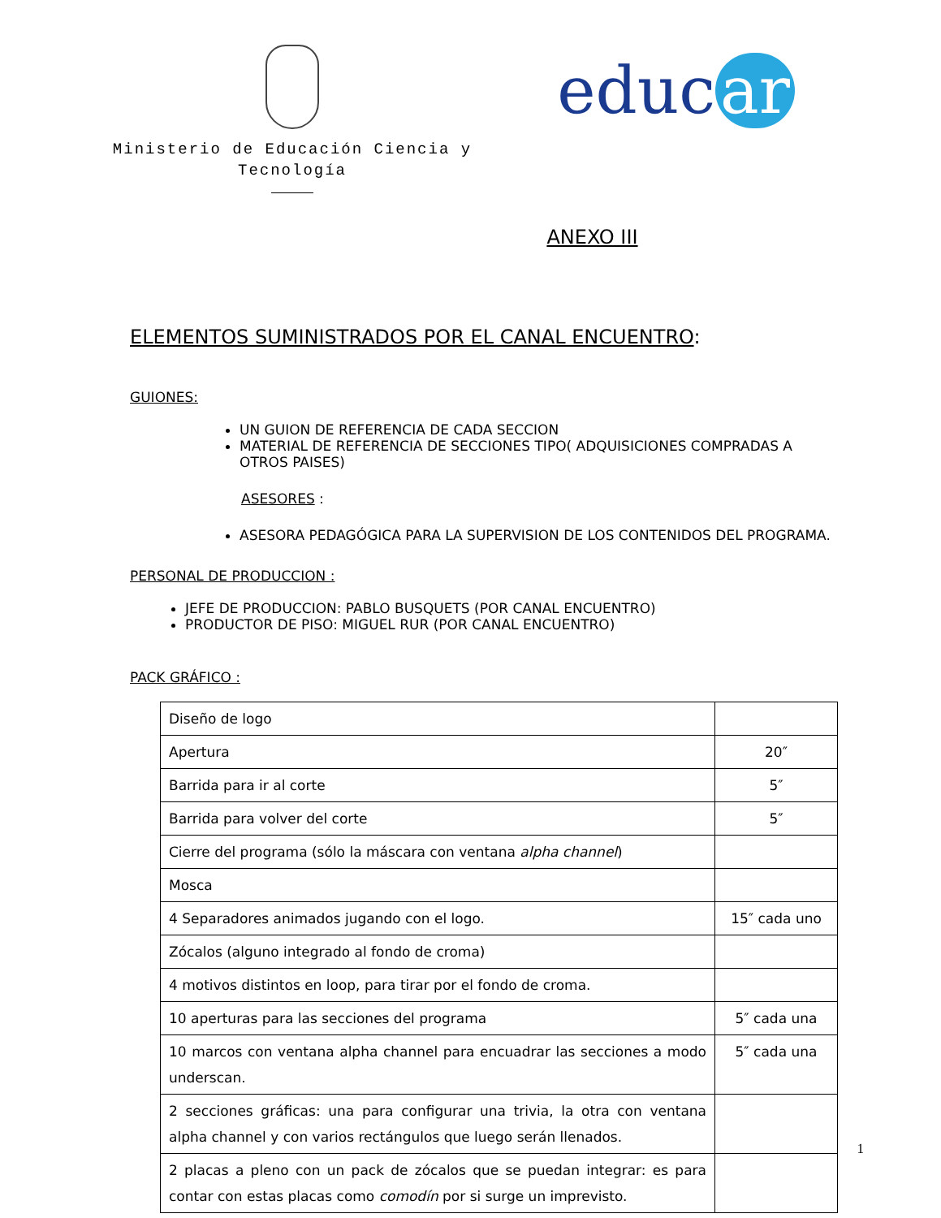Ministerio de Educación Ciencia y
Tecnología
educ ar
ANEXO III
ELEMENTOS SUMINISTRADOS POR EL CANAL ENCUENTRO:
GUIONES:
UN GUION DE REFERENCIA DE CADA SECCION
MATERIAL DE REFERENCIA DE SECCIONES TIPO( ADQUISICIONES COMPRADAS A OTROS PAISES)
ASESORES :
ASESORA PEDAGÓGICA PARA LA SUPERVISION DE LOS CONTENIDOS DEL PROGRAMA.
PERSONAL DE PRODUCCION :
JEFE DE PRODUCCION: PABLO BUSQUETS (POR CANAL ENCUENTRO)
PRODUCTOR DE PISO: MIGUEL RUR (POR CANAL ENCUENTRO)
PACK GRÁFICO :
| Diseño de logo | |
| Apertura | 20″ |
| Barrida para ir al corte | 5″ |
| Barrida para volver del corte | 5″ |
| Cierre del programa (sólo la máscara con ventana alpha channel ) | |
| Mosca | |
| 4 Separadores animados jugando con el logo. | 15″ cada uno |
| Zócalos (alguno integrado al fondo de croma) | |
| 4 motivos distintos en loop, para tirar por el fondo de croma. | |
| 10 aperturas para las secciones del programa | 5″ cada una |
| 10 marcos con ventana alpha channel para encuadrar las secciones a modo underscan. | 5″ cada una |
| 2 secciones gráficas: una para configurar una trivia, la otra con ventana alpha channel y con varios rectángulos que luego serán llenados. | |
| 2 placas a pleno con un pack de zócalos que se puedan integrar: es para contar con estas placas como comodín por si surge un imprevisto. | |
1